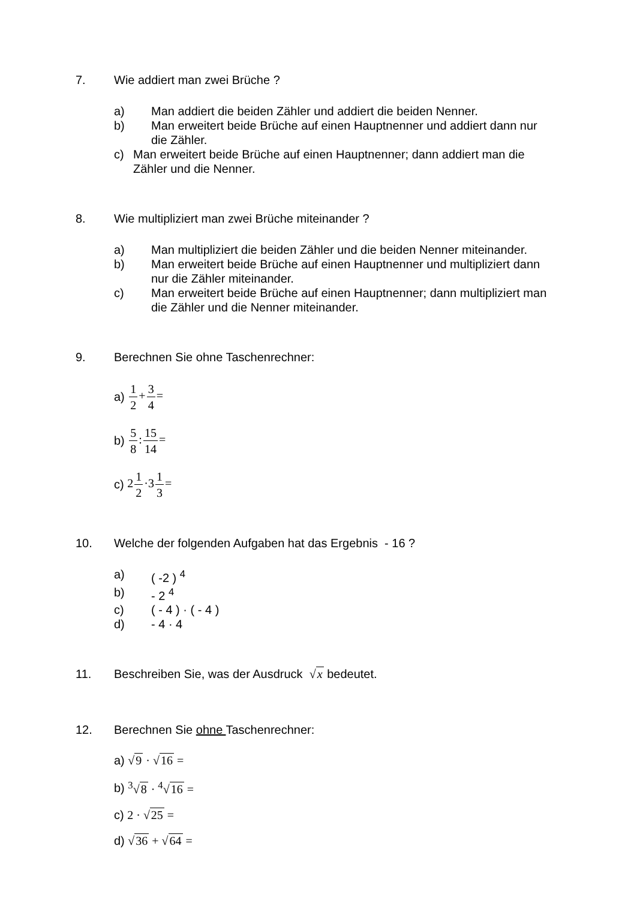7. Wie addiert man zwei Brüche ?
a) Man addiert die beiden Zähler und addiert die beiden Nenner.
b) Man erweitert beide Brüche auf einen Hauptnenner und addiert dann nur die Zähler.
c) Man erweitert beide Brüche auf einen Hauptnenner; dann addiert man die Zähler und die Nenner.
8. Wie multipliziert man zwei Brüche miteinander ?
a) Man multipliziert die beiden Zähler und die beiden Nenner miteinander.
b) Man erweitert beide Brüche auf einen Hauptnenner und multipliziert dann nur die Zähler miteinander.
c) Man erweitert beide Brüche auf einen Hauptnenner; dann multipliziert man die Zähler und die Nenner miteinander.
9. Berechnen Sie ohne Taschenrechner:
a) 1 2+3 4=
b) 5 8:15 14=
c) 21 2·31 3=
10. Welche der folgenden Aufgaben hat das Ergebnis - 16 ?
a) ( -2 ) <sup>4</sup>
b) - 2 <sup>4</sup>
c) ( - 4 ) · ( - 4 )
d) - 4 · 4
11. Beschreiben Sie, was der Ausdruck √x bedeutet.
12. Berechnen Sie ohne Taschenrechner:
a) √9 · √16 =
b) <sup>3</sup>√8 · <sup>4</sup>√16 =
c) 2 · √25 =
d) √36 + √64 =